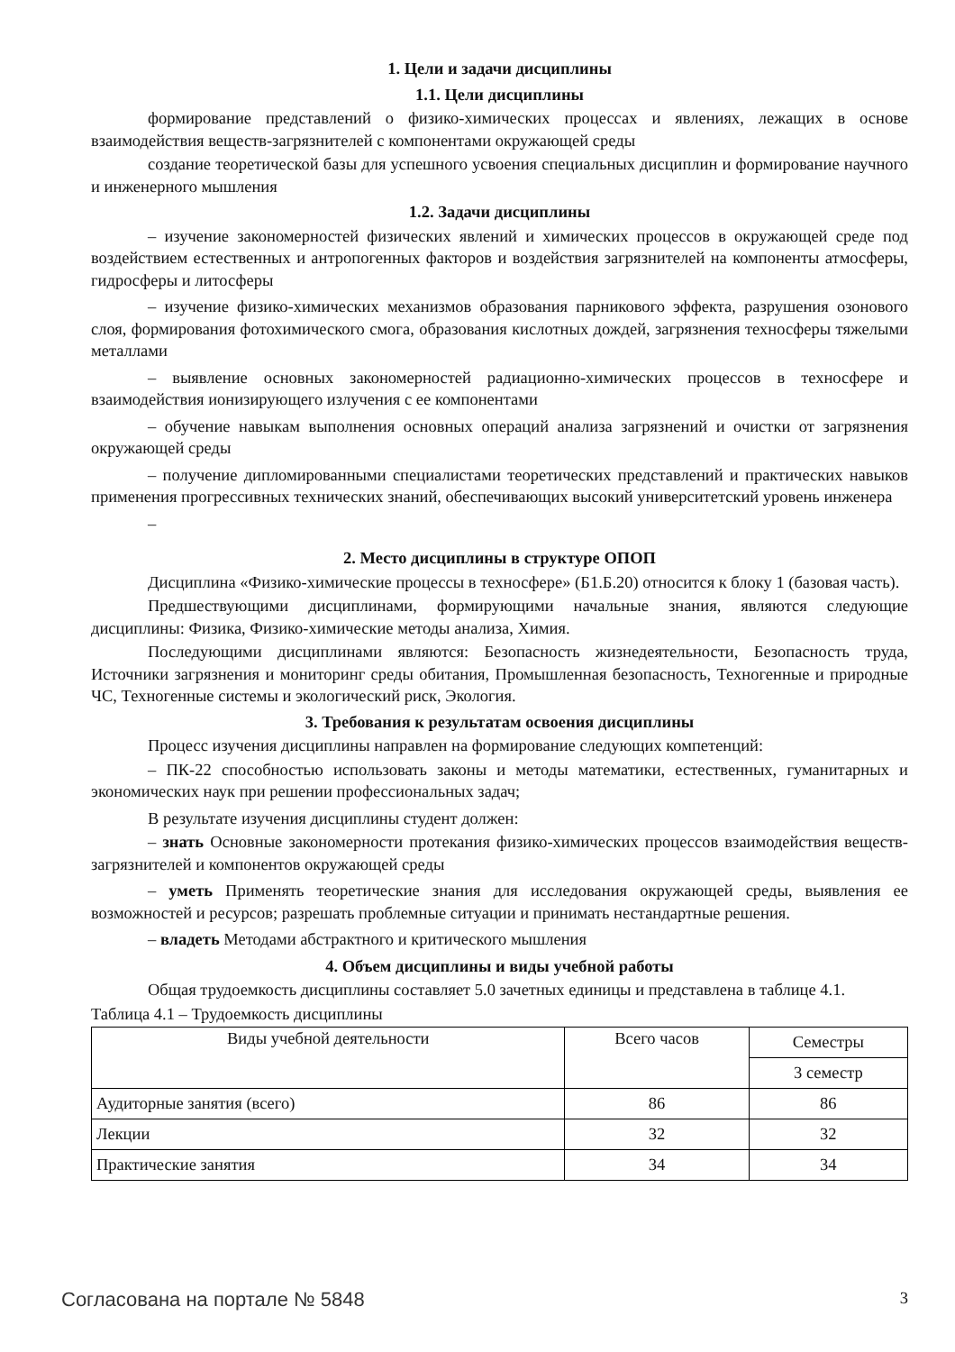1. Цели и задачи дисциплины
1.1. Цели дисциплины
формирование представлений о физико-химических процессах и явлениях, лежащих в основе взаимодействия веществ-загрязнителей с компонентами окружающей среды
создание теоретической базы для успешного усвоения специальных дисциплин и формирование научного и инженерного мышления
1.2. Задачи дисциплины
– изучение закономерностей физических явлений и химических процессов в окружающей среде под воздействием естественных и антропогенных факторов и воздействия загрязнителей на компоненты атмосферы, гидросферы и литосферы
– изучение физико-химических механизмов образования парникового эффекта, разрушения озонового слоя, формирования фотохимического смога, образования кислотных дождей, загрязнения техносферы тяжелыми металлами
– выявление основных закономерностей радиационно-химических процессов в техносфере и взаимодействия ионизирующего излучения с ее компонентами
– обучение навыкам выполнения основных операций анализа загрязнений и очистки от загрязнения окружающей среды
– получение дипломированными специалистами теоретических представлений и практических навыков применения прогрессивных технических знаний, обеспечивающих высокий университетский уровень инженера
–
2. Место дисциплины в структуре ОПОП
Дисциплина «Физико-химические процессы в техносфере» (Б1.Б.20) относится к блоку 1 (базовая часть).
Предшествующими дисциплинами, формирующими начальные знания, являются следующие дисциплины: Физика, Физико-химические методы анализа, Химия.
Последующими дисциплинами являются: Безопасность жизнедеятельности, Безопасность труда, Источники загрязнения и мониторинг среды обитания, Промышленная безопасность, Техногенные и природные ЧС, Техногенные системы и экологический риск, Экология.
3. Требования к результатам освоения дисциплины
Процесс изучения дисциплины направлен на формирование следующих компетенций:
– ПК-22 способностью использовать законы и методы математики, естественных, гуманитарных и экономических наук при решении профессиональных задач;
В результате изучения дисциплины студент должен:
– знать Основные закономерности протекания физико-химических процессов взаимодействия веществ-загрязнителей и компонентов окружающей среды
– уметь Применять теоретические знания для исследования окружающей среды, выявления ее возможностей и ресурсов; разрешать проблемные ситуации и принимать нестандартные решения.
– владеть Методами абстрактного и критического мышления
4. Объем дисциплины и виды учебной работы
Общая трудоемкость дисциплины составляет 5.0 зачетных единицы и представлена в таблице 4.1.
Таблица 4.1 – Трудоемкость дисциплины
| Виды учебной деятельности | Всего часов | Семестры |
| --- | --- | --- |
| | | 3 семестр |
| Аудиторные занятия (всего) | 86 | 86 |
| Лекции | 32 | 32 |
| Практические занятия | 34 | 34 |
Согласована на портале № 5848 3